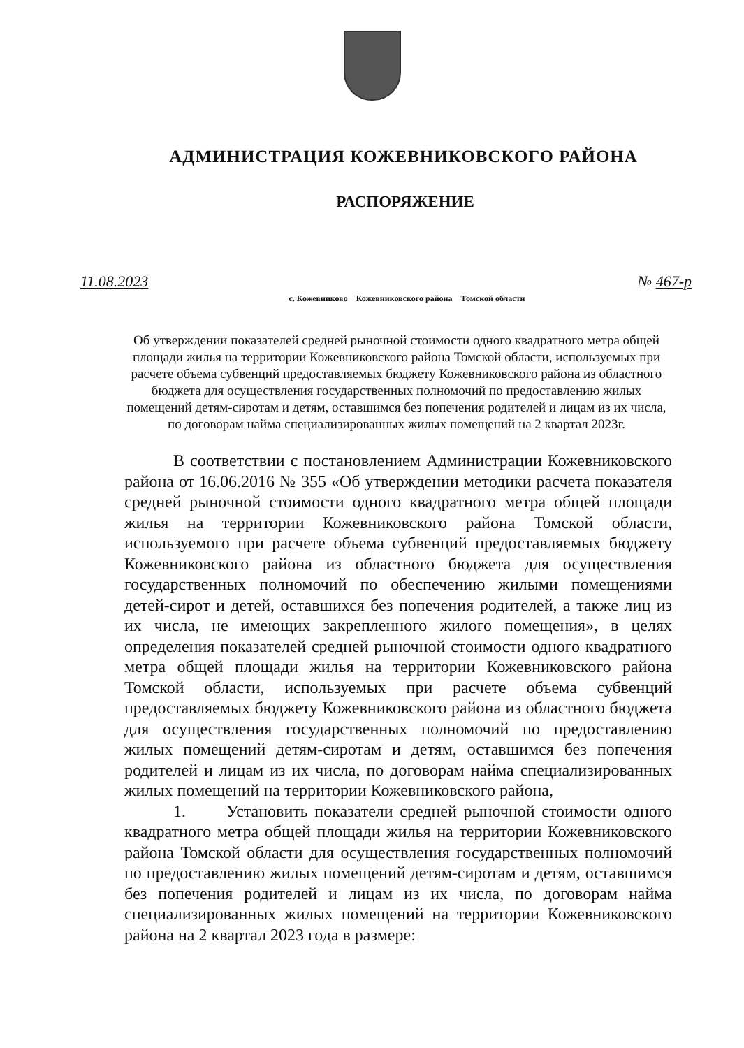АДМИНИСТРАЦИЯ КОЖЕВНИКОВСКОГО РАЙОНА
РАСПОРЯЖЕНИЕ
11.08.2023 № 467-р
с. Кожевниково Кожевниковского района Томской области
Об утверждении показателей средней рыночной стоимости одного квадратного метра общей площади жилья на территории Кожевниковского района Томской области, используемых при расчете объема субвенций предоставляемых бюджету Кожевниковского района из областного бюджета для осуществления государственных полномочий по предоставлению жилых помещений детям-сиротам и детям, оставшимся без попечения родителей и лицам из их числа, по договорам найма специализированных жилых помещений на 2 квартал 2023г.
В соответствии с постановлением Администрации Кожевниковского района от 16.06.2016 № 355 «Об утверждении методики расчета показателя средней рыночной стоимости одного квадратного метра общей площади жилья на территории Кожевниковского района Томской области, используемого при расчете объема субвенций предоставляемых бюджету Кожевниковского района из областного бюджета для осуществления государственных полномочий по обеспечению жилыми помещениями детей-сирот и детей, оставшихся без попечения родителей, а также лиц из их числа, не имеющих закрепленного жилого помещения», в целях определения показателей средней рыночной стоимости одного квадратного метра общей площади жилья на территории Кожевниковского района Томской области, используемых при расчете объема субвенций предоставляемых бюджету Кожевниковского района из областного бюджета для осуществления государственных полномочий по предоставлению жилых помещений детям-сиротам и детям, оставшимся без попечения родителей и лицам из их числа, по договорам найма специализированных жилых помещений на территории Кожевниковского района,
1. Установить показатели средней рыночной стоимости одного квадратного метра общей площади жилья на территории Кожевниковского района Томской области для осуществления государственных полномочий по предоставлению жилых помещений детям-сиротам и детям, оставшимся без попечения родителей и лицам из их числа, по договорам найма специализированных жилых помещений на территории Кожевниковского района на 2 квартал 2023 года в размере: